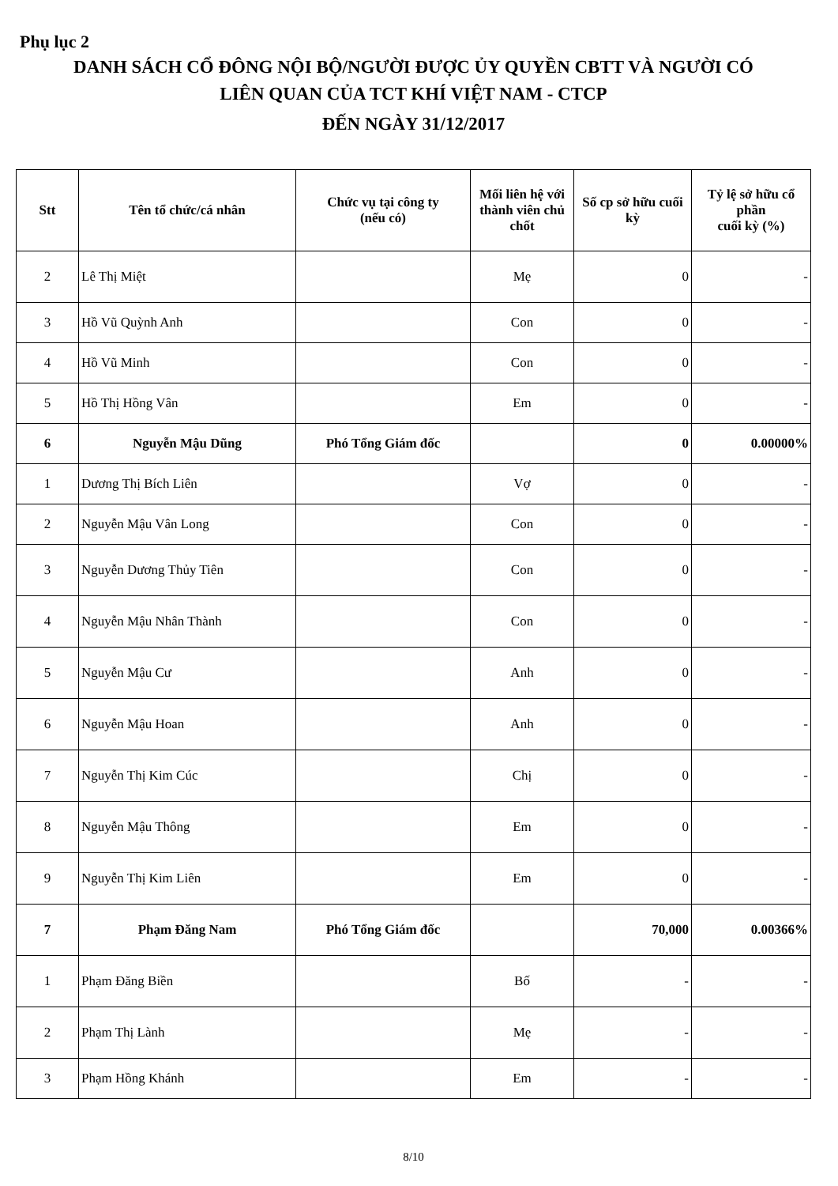Phụ lục 2
DANH SÁCH CỔ ĐÔNG NỘI BỘ/NGƯỜI ĐƯỢC ỦY QUYỀN CBTT VÀ NGƯỜI CÓ
LIÊN QUAN CỦA TCT KHÍ VIỆT NAM - CTCP
ĐẾN NGÀY 31/12/2017
| Stt | Tên tổ chức/cá nhân | Chức vụ tại công ty (nếu có) | Mối liên hệ với thành viên chủ chốt | Số cp sở hữu cuối kỳ | Tỷ lệ sở hữu cổ phần cuối kỳ (%) |
| --- | --- | --- | --- | --- | --- |
| 2 | Lê Thị Miệt | | Mẹ | 0 | - |
| 3 | Hồ Vũ Quỳnh Anh | | Con | 0 | - |
| 4 | Hồ Vũ Minh | | Con | 0 | - |
| 5 | Hồ Thị Hồng Vân | | Em | 0 | - |
| 6 | Nguyễn Mậu Dũng | Phó Tổng Giám đốc | | 0 | 0.00000% |
| 1 | Dương Thị Bích Liên | | Vợ | 0 | - |
| 2 | Nguyễn Mậu Vân Long | | Con | 0 | - |
| 3 | Nguyễn Dương Thủy Tiên | | Con | 0 | - |
| 4 | Nguyễn Mậu Nhân Thành | | Con | 0 | - |
| 5 | Nguyễn Mậu Cư | | Anh | 0 | - |
| 6 | Nguyễn Mậu Hoan | | Anh | 0 | - |
| 7 | Nguyễn Thị Kim Cúc | | Chị | 0 | - |
| 8 | Nguyễn Mậu Thông | | Em | 0 | - |
| 9 | Nguyễn Thị Kim Liên | | Em | 0 | - |
| 7 | Phạm Đăng Nam | Phó Tổng Giám đốc | | 70,000 | 0.00366% |
| 1 | Phạm Đăng Biền | | Bố | - | - |
| 2 | Phạm Thị Lành | | Mẹ | - | - |
| 3 | Phạm Hồng Khánh | | Em | - | - |
8/10